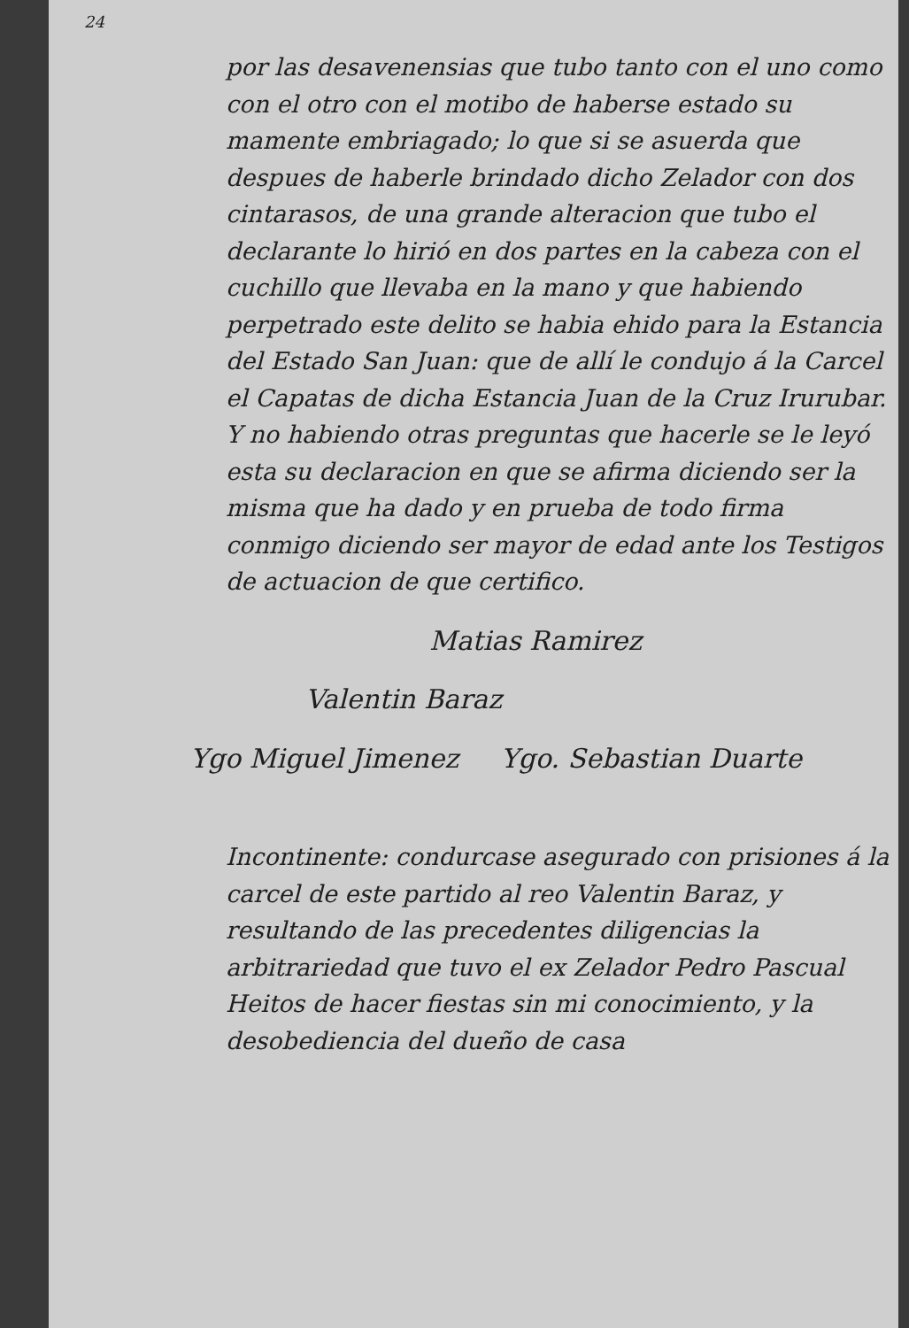24
por las desavenensias que tubo tanto con el uno como con el otro con el motibo de haberse estado su mamente embriagado; lo que si se asuerda que despues de haberle brindado dicho Zelador con dos cintarasos, de una grande alteracion que tubo el declarante lo hirió en dos partes en la cabeza con el cuchillo que llevaba en la mano y que habiendo perpetrado este delito se habia ehido para la Estancia del Estado San Juan: que de allí le condujo á la Carcel el Capatas de dicha Estancia Juan de la Cruz Irurubar. Y no habiendo otras preguntas que hacerle se le leyó esta su declaracion en que se afirma diciendo ser la misma que ha dado y en prueba de todo firma conmigo diciendo ser mayor de edad ante los Testigos de actuacion de que certifico.
Matias Ramirez
Valentin Baraz
Ygo Miguel Jimenez Ygo. Sebastian Duarte
Incontinente: condurcase asegurado con prisiones á la carcel de este partido al reo Valentin Baraz, y resultando de las precedentes diligencias la arbitrariedad que tuvo el ex Zelador Pedro Pascual Heitos de hacer fiestas sin mi conocimiento, y la desobediencia del dueño de casa